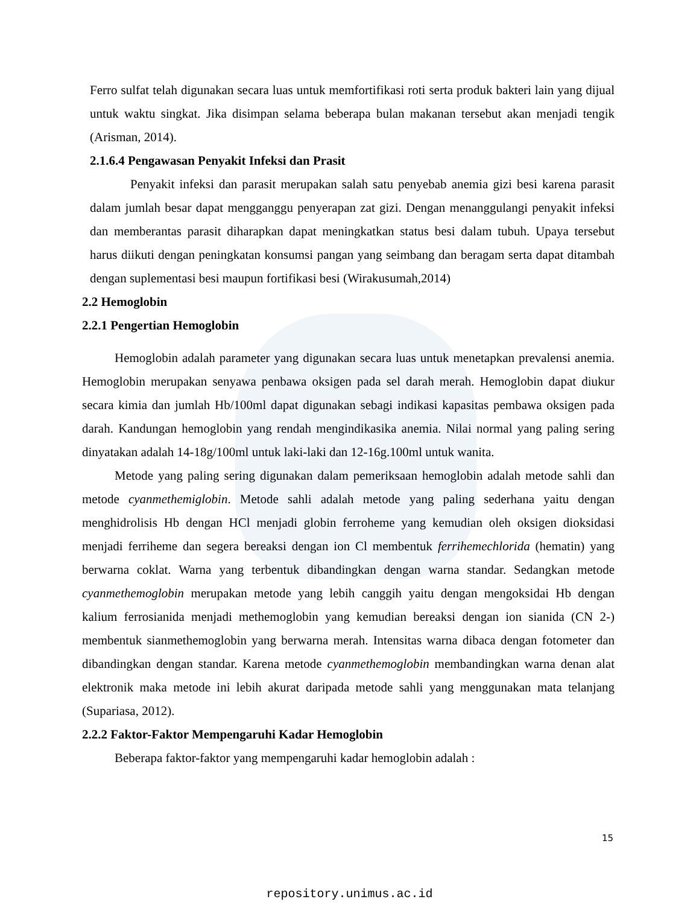Ferro sulfat telah digunakan secara luas untuk memfortifikasi roti serta produk bakteri lain yang dijual untuk waktu singkat. Jika disimpan selama beberapa bulan makanan tersebut akan menjadi tengik (Arisman, 2014).
2.1.6.4 Pengawasan Penyakit Infeksi dan Prasit
Penyakit infeksi dan parasit merupakan salah satu penyebab anemia gizi besi karena parasit dalam jumlah besar dapat mengganggu penyerapan zat gizi. Dengan menanggulangi penyakit infeksi dan memberantas parasit diharapkan dapat meningkatkan status besi dalam tubuh. Upaya tersebut harus diikuti dengan peningkatan konsumsi pangan yang seimbang dan beragam serta dapat ditambah dengan suplementasi besi maupun fortifikasi besi (Wirakusumah,2014)
2.2 Hemoglobin
2.2.1 Pengertian Hemoglobin
Hemoglobin adalah parameter yang digunakan secara luas untuk menetapkan prevalensi anemia. Hemoglobin merupakan senyawa penbawa oksigen pada sel darah merah. Hemoglobin dapat diukur secara kimia dan jumlah Hb/100ml dapat digunakan sebagi indikasi kapasitas pembawa oksigen pada darah. Kandungan hemoglobin yang rendah mengindikasika anemia. Nilai normal yang paling sering dinyatakan adalah 14-18g/100ml untuk laki-laki dan 12-16g.100ml untuk wanita.
Metode yang paling sering digunakan dalam pemeriksaan hemoglobin adalah metode sahli dan metode cyanmethemiglobin. Metode sahli adalah metode yang paling sederhana yaitu dengan menghidrolisis Hb dengan HCl menjadi globin ferroheme yang kemudian oleh oksigen dioksidasi menjadi ferriheme dan segera bereaksi dengan ion Cl membentuk ferrihemechlorida (hematin) yang berwarna coklat. Warna yang terbentuk dibandingkan dengan warna standar. Sedangkan metode cyanmethemoglobin merupakan metode yang lebih canggih yaitu dengan mengoksidai Hb dengan kalium ferrosianida menjadi methemoglobin yang kemudian bereaksi dengan ion sianida (CN 2-) membentuk sianmethemoglobin yang berwarna merah. Intensitas warna dibaca dengan fotometer dan dibandingkan dengan standar. Karena metode cyanmethemoglobin membandingkan warna denan alat elektronik maka metode ini lebih akurat daripada metode sahli yang menggunakan mata telanjang (Supariasa, 2012).
2.2.2 Faktor-Faktor Mempengaruhi Kadar Hemoglobin
Beberapa faktor-faktor yang mempengaruhi kadar hemoglobin adalah :
15
repository.unimus.ac.id